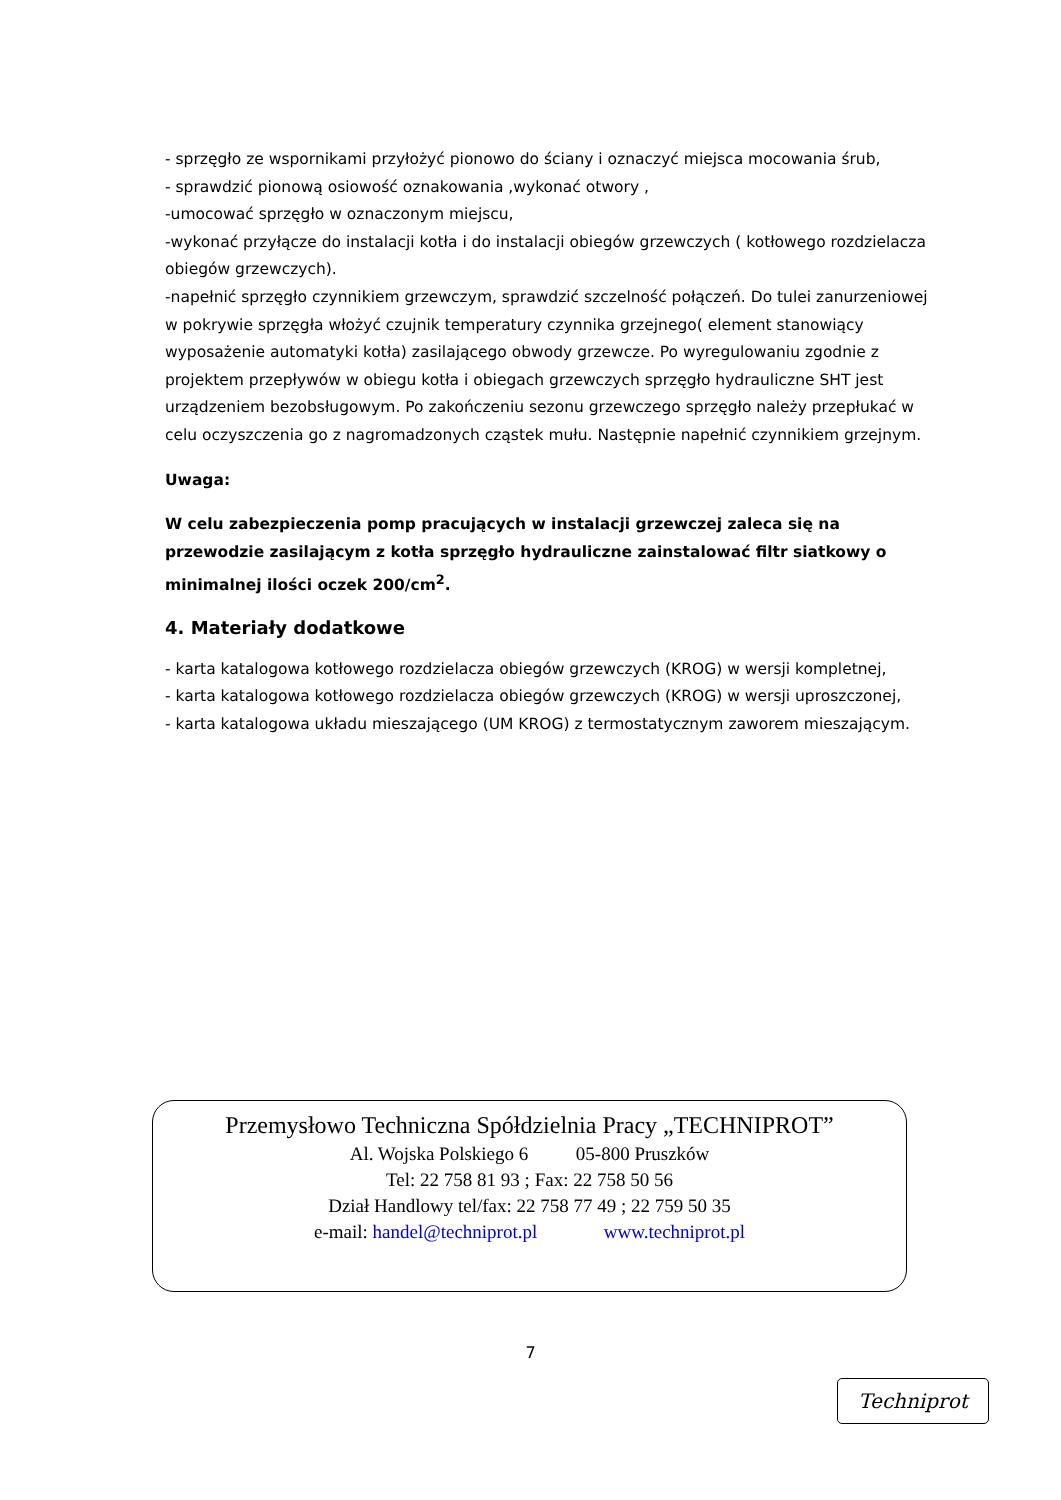- sprzęgło ze wspornikami przyłożyć pionowo do ściany i oznaczyć miejsca mocowania śrub,
- sprawdzić pionową osiowość oznakowania ,wykonać otwory ,
-umocować sprzęgło w oznaczonym miejscu,
-wykonać przyłącze do instalacji kotła i do instalacji obiegów grzewczych ( kotłowego rozdzielacza obiegów grzewczych).
-napełnić sprzęgło czynnikiem grzewczym, sprawdzić szczelność połączeń. Do tulei zanurzeniowej w pokrywie sprzęgła włożyć czujnik temperatury czynnika grzejnego( element stanowiący wyposażenie automatyki kotła) zasilającego obwody grzewcze. Po wyregulowaniu zgodnie z projektem przepływów w obiegu kotła i obiegach grzewczych sprzęgło hydrauliczne SHT jest urządzeniem bezobsługowym. Po zakończeniu sezonu grzewczego sprzęgło należy przepłukać w celu oczyszczenia go z nagromadzonych cząstek mułu. Następnie napełnić czynnikiem grzejnym.
Uwaga:
W celu zabezpieczenia pomp pracujących w instalacji grzewczej zaleca się na przewodzie zasilającym z kotła sprzęgło hydrauliczne zainstalować filtr siatkowy o minimalnej ilości oczek 200/cm<sup>2</sup>.
4. Materiały dodatkowe
- karta katalogowa kotłowego rozdzielacza obiegów grzewczych (KROG) w wersji kompletnej,
- karta katalogowa kotłowego rozdzielacza obiegów grzewczych (KROG) w wersji uproszczonej,
- karta katalogowa układu mieszającego (UM KROG) z termostatycznym zaworem mieszającym.
Przemysłowo Techniczna Spółdzielnia Pracy „TECHNIPROT”
Al. Wojska Polskiego 6 05-800 Pruszków
Tel: 22 758 81 93 ; Fax: 22 758 50 56
Dział Handlowy tel/fax: 22 758 77 49 ; 22 759 50 35
e-mail: handel@techniprot.pl www.techniprot.pl
7
Techniprot